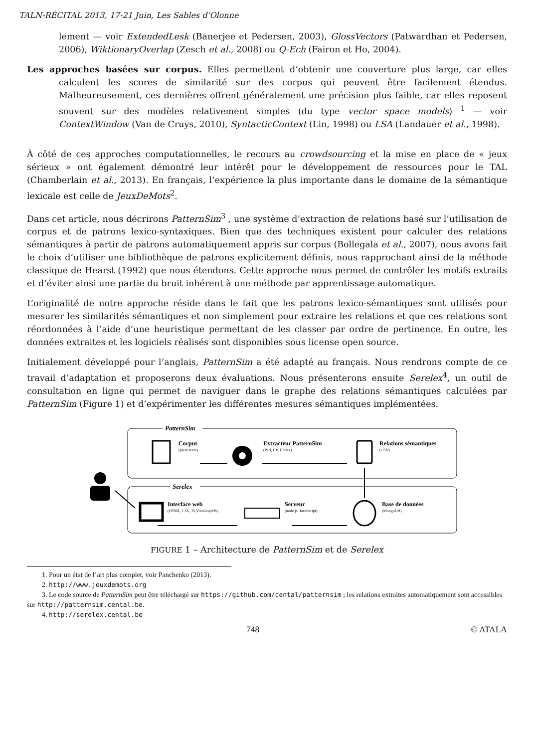TALN-RÉCITAL 2013, 17-21 Juin, Les Sables d’Olonne
lement — voir ExtendedLesk (Banerjee et Pedersen, 2003), GlossVectors (Patwardhan et Pedersen, 2006), WiktionaryOverlap (Zesch et al., 2008) ou Q-Ech (Fairon et Ho, 2004).
Les approches basées sur corpus. Elles permettent d’obtenir une couverture plus large, car elles calculent les scores de similarité sur des corpus qui peuvent être facilement étendus. Malheureusement, ces dernières offrent généralement une précision plus faible, car elles reposent souvent sur des modèles relativement simples (du type vector space models) <sup>1</sup> — voir ContextWindow (Van de Cruys, 2010), SyntacticContext (Lin, 1998) ou LSA (Landauer et al., 1998).
À côté de ces approches computationnelles, le recours au crowdsourcing et la mise en place de « jeux sérieux » ont également démontré leur intérêt pour le développement de ressources pour le TAL (Chamberlain et al., 2013). En français, l’expérience la plus importante dans le domaine de la sémantique lexicale est celle de JeuxDeMots<sup>2</sup>.
Dans cet article, nous décrirons PatternSim<sup>3</sup> , une système d’extraction de relations basé sur l’utilisation de corpus et de patrons lexico-syntaxiques. Bien que des techniques existent pour calculer des relations sémantiques à partir de patrons automatiquement appris sur corpus (Bollegala et al., 2007), nous avons fait le choix d’utiliser une bibliothèque de patrons explicitement définis, nous rapprochant ainsi de la méthode classique de Hearst (1992) que nous étendons. Cette approche nous permet de contrôler les motifs extraits et d’éviter ainsi une partie du bruit inhérent à une méthode par apprentissage automatique.
L’originalité de notre approche réside dans le fait que les patrons lexico-sémantiques sont utilisés pour mesurer les similarités sémantiques et non simplement pour extraire les relations et que ces relations sont réordonnées à l’aide d’une heuristique permettant de les classer par ordre de pertinence. En outre, les données extraites et les logiciels réalisés sont disponibles sous license open source.
Initialement développé pour l’anglais, PatternSim a été adapté au français. Nous rendrons compte de ce travail d’adaptation et proposerons deux évaluations. Nous présenterons ensuite Serelex<sup>4</sup>, un outil de consultation en ligne qui permet de naviguer dans le graphe des relations sémantiques calculées par PatternSim (Figure 1) et d’expérimenter les différentes mesures sémantiques implémentées.
PatternSim
Serelex
Corpus
(plein texte)
Extracteur PatternSim
(Perl, C#, Unitex)
Relations sémantiques
(CSV)
Interface web
(HTML, CSS, JS,VivaGraphJS)
Serveur
(node.js, JavaScript)
Base de données
(MongoDB)
FIGURE 1 – Architecture de PatternSim et de Serelex
1. Pour un état de l’art plus complet, voir Panchenko (2013).
2. http://www.jeuxdemots.org
3. Le code source de PatternSim peut être téléchargé sur https://github.com/cental/patternsim ; les relations extraites automatiquement sont accessibles sur http://patternsim.cental.be.
4. http://serelex.cental.be
748 © ATALA